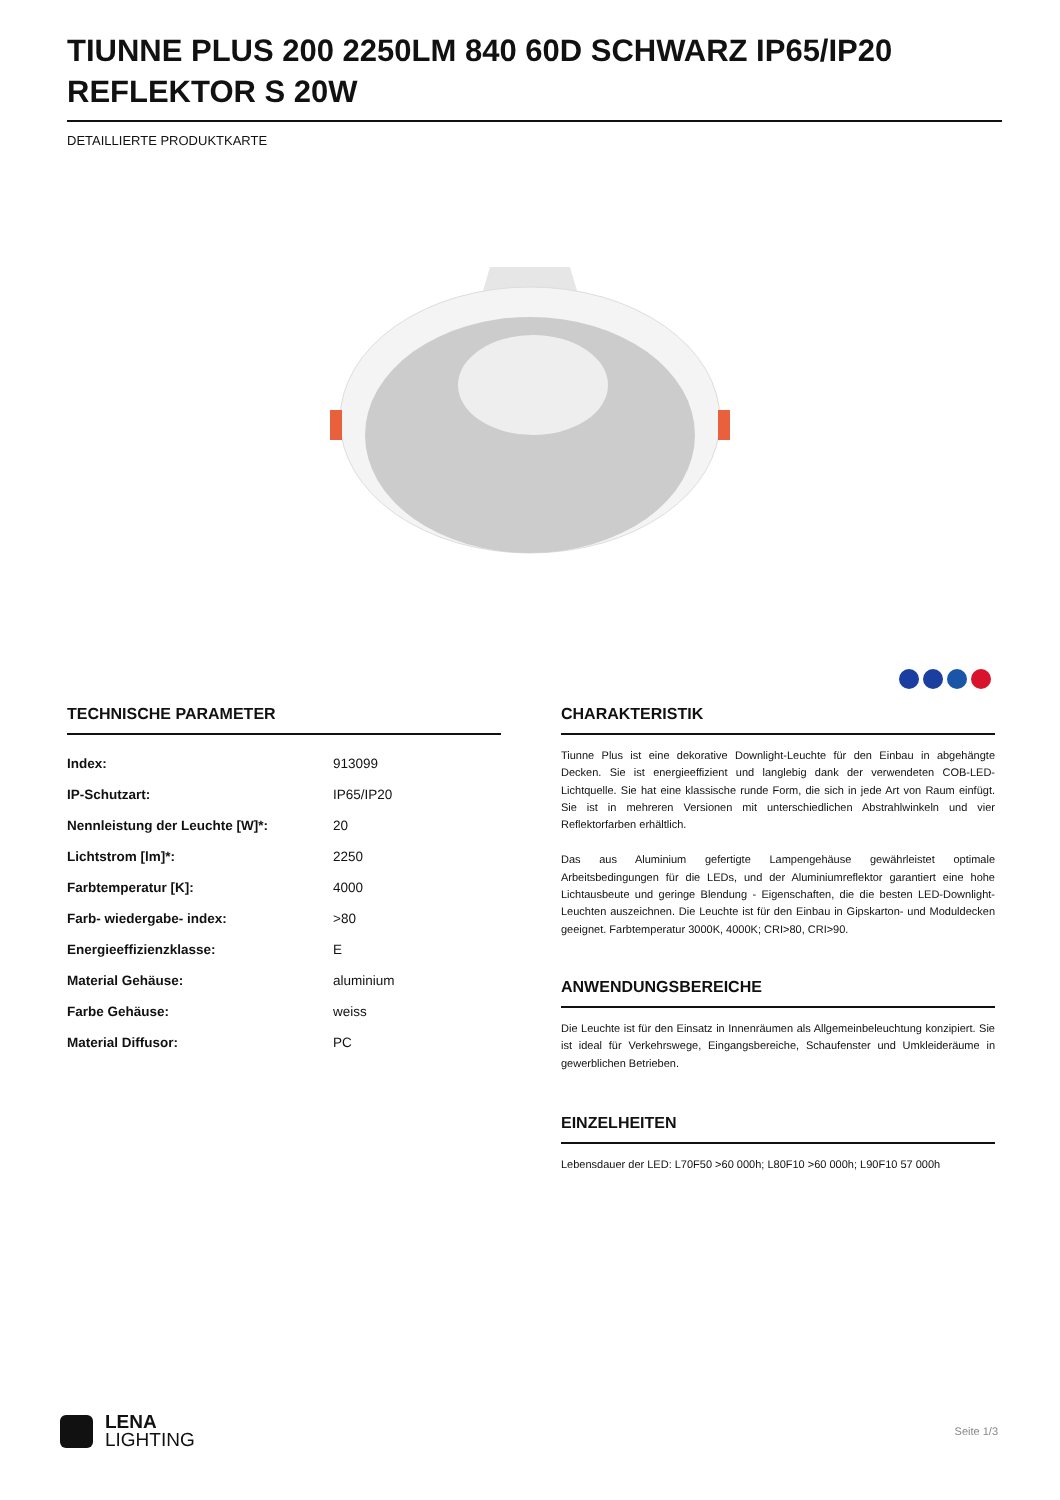TIUNNE PLUS 200 2250LM 840 60D SCHWARZ IP65/IP20 REFLEKTOR S 20W
DETAILLIERTE PRODUKTKARTE
TECHNISCHE PARAMETER
| Index: | 913099 |
| IP-Schutzart: | IP65/IP20 |
| Nennleistung der Leuchte [W]*: | 20 |
| Lichtstrom [lm]*: | 2250 |
| Farbtemperatur [K]: | 4000 |
| Farb- wiedergabe- index: | >80 |
| Energieeffizienzklasse: | E |
| Material Gehäuse: | aluminium |
| Farbe Gehäuse: | weiss |
| Material Diffusor: | PC |
CHARAKTERISTIK
Tiunne Plus ist eine dekorative Downlight-Leuchte für den Einbau in abgehängte Decken. Sie ist energieeffizient und langlebig dank der verwendeten COB-LED-Lichtquelle. Sie hat eine klassische runde Form, die sich in jede Art von Raum einfügt. Sie ist in mehreren Versionen mit unterschiedlichen Abstrahlwinkeln und vier Reflektorfarben erhältlich.
Das aus Aluminium gefertigte Lampengehäuse gewährleistet optimale Arbeitsbedingungen für die LEDs, und der Aluminiumreflektor garantiert eine hohe Lichtausbeute und geringe Blendung - Eigenschaften, die die besten LED-Downlight-Leuchten auszeichnen. Die Leuchte ist für den Einbau in Gipskarton- und Moduldecken geeignet. Farbtemperatur 3000K, 4000K; CRI>80, CRI>90.
ANWENDUNGSBEREICHE
Die Leuchte ist für den Einsatz in Innenräumen als Allgemeinbeleuchtung konzipiert. Sie ist ideal für Verkehrswege, Eingangsbereiche, Schaufenster und Umkleideräume in gewerblichen Betrieben.
EINZELHEITEN
Lebensdauer der LED: L70F50 >60 000h; L80F10 >60 000h; L90F10 57 000h
LENA
LIGHTING
Seite 1/3